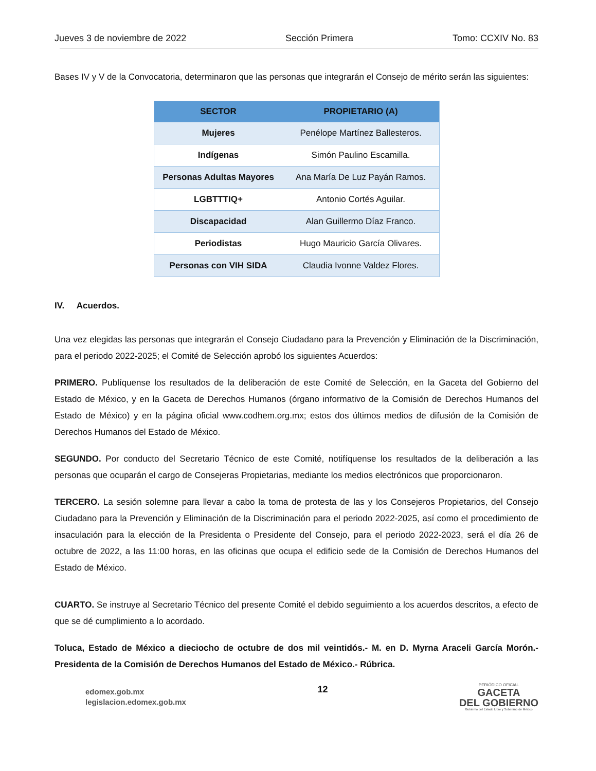Jueves 3 de noviembre de 2022 Sección Primera Tomo: CCXIV No. 83
Bases IV y V de la Convocatoria, determinaron que las personas que integrarán el Consejo de mérito serán las siguientes:
| SECTOR | PROPIETARIO (A) |
| --- | --- |
| Mujeres | Penélope Martínez Ballesteros. |
| Indígenas | Simón Paulino Escamilla. |
| Personas Adultas Mayores | Ana María De Luz Payán Ramos. |
| LGBTTTIQ+ | Antonio Cortés Aguilar. |
| Discapacidad | Alan Guillermo Díaz Franco. |
| Periodistas | Hugo Mauricio García Olivares. |
| Personas con VIH SIDA | Claudia Ivonne Valdez Flores. |
IV. Acuerdos.
Una vez elegidas las personas que integrarán el Consejo Ciudadano para la Prevención y Eliminación de la Discriminación, para el periodo 2022-2025; el Comité de Selección aprobó los siguientes Acuerdos:
PRIMERO. Publíquense los resultados de la deliberación de este Comité de Selección, en la Gaceta del Gobierno del Estado de México, y en la Gaceta de Derechos Humanos (órgano informativo de la Comisión de Derechos Humanos del Estado de México) y en la página oficial www.codhem.org.mx; estos dos últimos medios de difusión de la Comisión de Derechos Humanos del Estado de México.
SEGUNDO. Por conducto del Secretario Técnico de este Comité, notifíquense los resultados de la deliberación a las personas que ocuparán el cargo de Consejeras Propietarias, mediante los medios electrónicos que proporcionaron.
TERCERO. La sesión solemne para llevar a cabo la toma de protesta de las y los Consejeros Propietarios, del Consejo Ciudadano para la Prevención y Eliminación de la Discriminación para el periodo 2022-2025, así como el procedimiento de insaculación para la elección de la Presidenta o Presidente del Consejo, para el periodo 2022-2023, será el día 26 de octubre de 2022, a las 11:00 horas, en las oficinas que ocupa el edificio sede de la Comisión de Derechos Humanos del Estado de México.
CUARTO. Se instruye al Secretario Técnico del presente Comité el debido seguimiento a los acuerdos descritos, a efecto de que se dé cumplimiento a lo acordado.
Toluca, Estado de México a dieciocho de octubre de dos mil veintidós.- M. en D. Myrna Araceli García Morón.- Presidenta de la Comisión de Derechos Humanos del Estado de México.- Rúbrica.
edomex.gob.mx
legislacion.edomex.gob.mx
12
PERIÓDICO OFICIAL
GACETA
DEL GOBIERNO
Gobierno del Estado Libre y Soberano de México